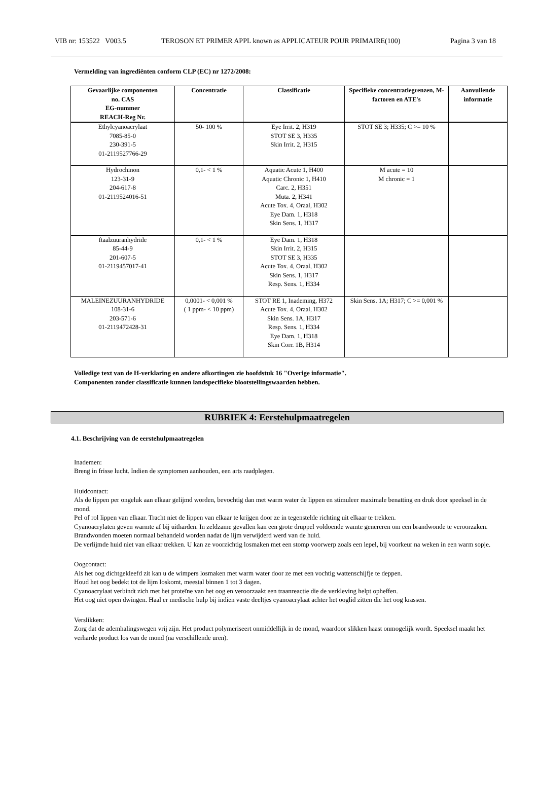VIB nr: 153522 V003.5 TEROSON ET PRIMER APPL known as APPLICATEUR POUR PRIMAIRE(100) Pagina 3 van 18
Vermelding van ingrediënten conform CLP (EC) nr 1272/2008:
| Gevaarlijke componenten no. CAS EG-nummer REACH-Reg Nr. | Concentratie | Classificatie | Specifieke concentratiegrenzen, M-factoren en ATE's | Aanvullende informatie |
| --- | --- | --- | --- | --- |
| Ethylcyanoacrylaat 7085-85-0 230-391-5 01-2119527766-29 | 50- 100 % | Eye Irrit. 2, H319 STOT SE 3, H335 Skin Irrit. 2, H315 | STOT SE 3; H335; C >= 10 % | |
| Hydrochinon 123-31-9 204-617-8 01-2119524016-51 | 0,1- < 1 % | Aquatic Acute 1, H400 Aquatic Chronic 1, H410 Carc. 2, H351 Muta. 2, H341 Acute Tox. 4, Oraal, H302 Eye Dam. 1, H318 Skin Sens. 1, H317 | M acute = 10 M chronic = 1 | |
| ftaalzuuranhydride 85-44-9 201-607-5 01-2119457017-41 | 0,1- < 1 % | Eye Dam. 1, H318 Skin Irrit. 2, H315 STOT SE 3, H335 Acute Tox. 4, Oraal, H302 Skin Sens. 1, H317 Resp. Sens. 1, H334 | | |
| MALEINEZUURANHYDRIDE 108-31-6 203-571-6 01-2119472428-31 | 0,0001- < 0,001 % ( 1 ppm- < 10 ppm) | STOT RE 1, Inademing, H372 Acute Tox. 4, Oraal, H302 Skin Sens. 1A, H317 Resp. Sens. 1, H334 Eye Dam. 1, H318 Skin Corr. 1B, H314 | Skin Sens. 1A; H317; C >= 0,001 % | |
Volledige text van de H-verklaring en andere afkortingen zie hoofdstuk 16 "Overige informatie".
Componenten zonder classificatie kunnen landspecifieke blootstellingswaarden hebben.
RUBRIEK 4: Eerstehulpmaatregelen
4.1. Beschrijving van de eerstehulpmaatregelen
Inademen:
Breng in frisse lucht. Indien de symptomen aanhouden, een arts raadplegen.
Huidcontact:
Als de lippen per ongeluk aan elkaar gelijmd worden, bevochtig dan met warm water de lippen en stimuleer maximale benatting en druk door speeksel in de mond.
Pel of rol lippen van elkaar. Tracht niet de lippen van elkaar te krijgen door ze in tegenstelde richting uit elkaar te trekken.
Cyanoacrylaten geven warmte af bij uitharden. In zeldzame gevallen kan een grote druppel voldoende wamte genereren om een brandwonde te veroorzaken.
Brandwonden moeten normaal behandeld worden nadat de lijm verwijderd werd van de huid.
De verlijmde huid niet van elkaar trekken. U kan ze voorzichtig losmaken met een stomp voorwerp zoals een lepel, bij voorkeur na weken in een warm sopje.
Oogcontact:
Als het oog dichtgekleefd zit kan u de wimpers losmaken met warm water door ze met een vochtig wattenschijfje te deppen.
Houd het oog bedekt tot de lijm loskomt, meestal binnen 1 tot 3 dagen.
Cyanoacrylaat verbindt zich met het proteïne van het oog en veroorzaakt een traanreactie die de verkleving helpt opheffen.
Het oog niet open dwingen. Haal er medische hulp bij indien vaste deeltjes cyanoacrylaat achter het ooglid zitten die het oog krassen.
Verslikken:
Zorg dat de ademhalingswegen vrij zijn. Het product polymeriseert onmiddellijk in de mond, waardoor slikken haast onmogelijk wordt. Speeksel maakt het verharde product los van de mond (na verschillende uren).